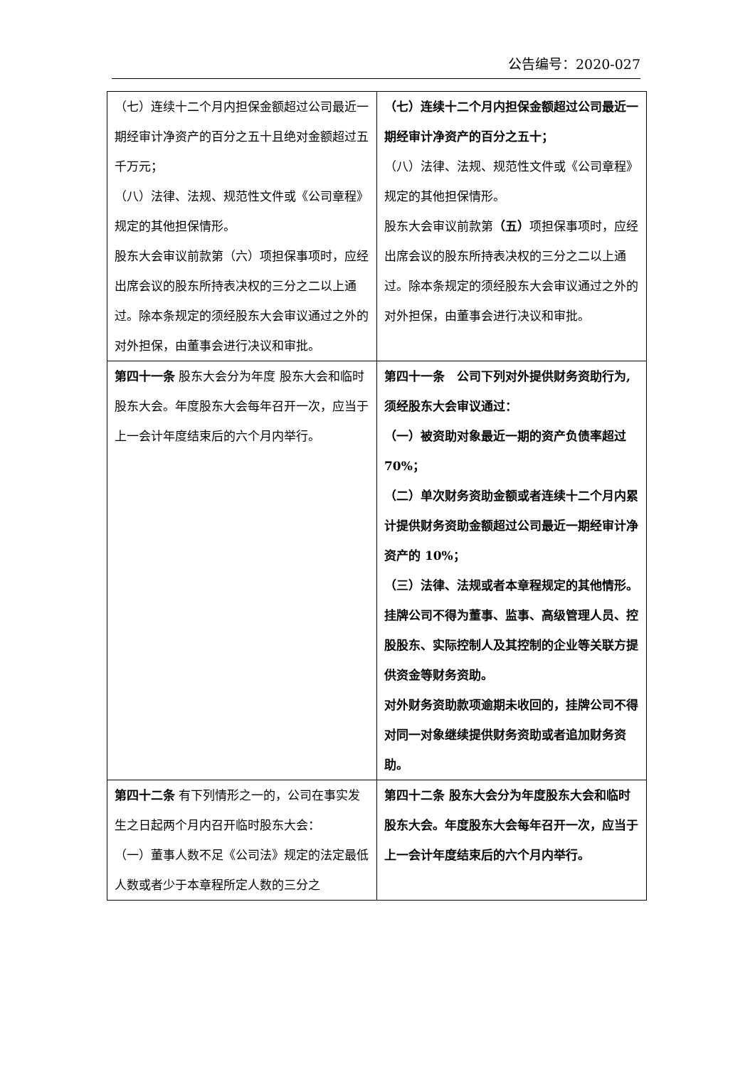公告编号：2020-027
| （七）连续十二个月内担保金额超过公司最近一期经审计净资产的百分之五十且绝对金额超过五千万元； （八）法律、法规、规范性文件或《公司章程》规定的其他担保情形。 股东大会审议前款第（六）项担保事项时，应经出席会议的股东所持表决权的三分之二以上通过。除本条规定的须经股东大会审议通过之外的对外担保，由董事会进行决议和审批。 | （七）连续十二个月内担保金额超过公司最近一期经审计净资产的百分之五十； （八）法律、法规、规范性文件或《公司章程》规定的其他担保情形。 股东大会审议前款第 （五） 项担保事项时，应经出席会议的股东所持表决权的三分之二以上通过。除本条规定的须经股东大会审议通过之外的对外担保，由董事会进行决议和审批。 |
| 第四十一条 股东大会分为年度 股东大会和临时股东大会。年度股东大会每年召开一次，应当于上一会计年度结束后的六个月内举行。 | 第四十一条 公司下列对外提供财务资助行为,须经股东大会审议通过： （一）被资助对象最近一期的资产负债率超过 70%； （二）单次财务资助金额或者连续十二个月内累计提供财务资助金额超过公司最近一期经审计净资产的 10%； （三）法律、法规或者本章程规定的其他情形。 挂牌公司不得为董事、监事、高级管理人员、控股股东、实际控制人及其控制的企业等关联方提供资金等财务资助。 对外财务资助款项逾期未收回的，挂牌公司不得对同一对象继续提供财务资助或者追加财务资助。 |
| 第四十二条 有下列情形之一的，公司在事实发生之日起两个月内召开临时股东大会： （一）董事人数不足《公司法》规定的法定最低人数或者少于本章程所定人数的三分之 | 第四十二条 股东大会分为年度股东大会和临时股东大会。年度股东大会每年召开一次，应当于上一会计年度结束后的六个月内举行。 |